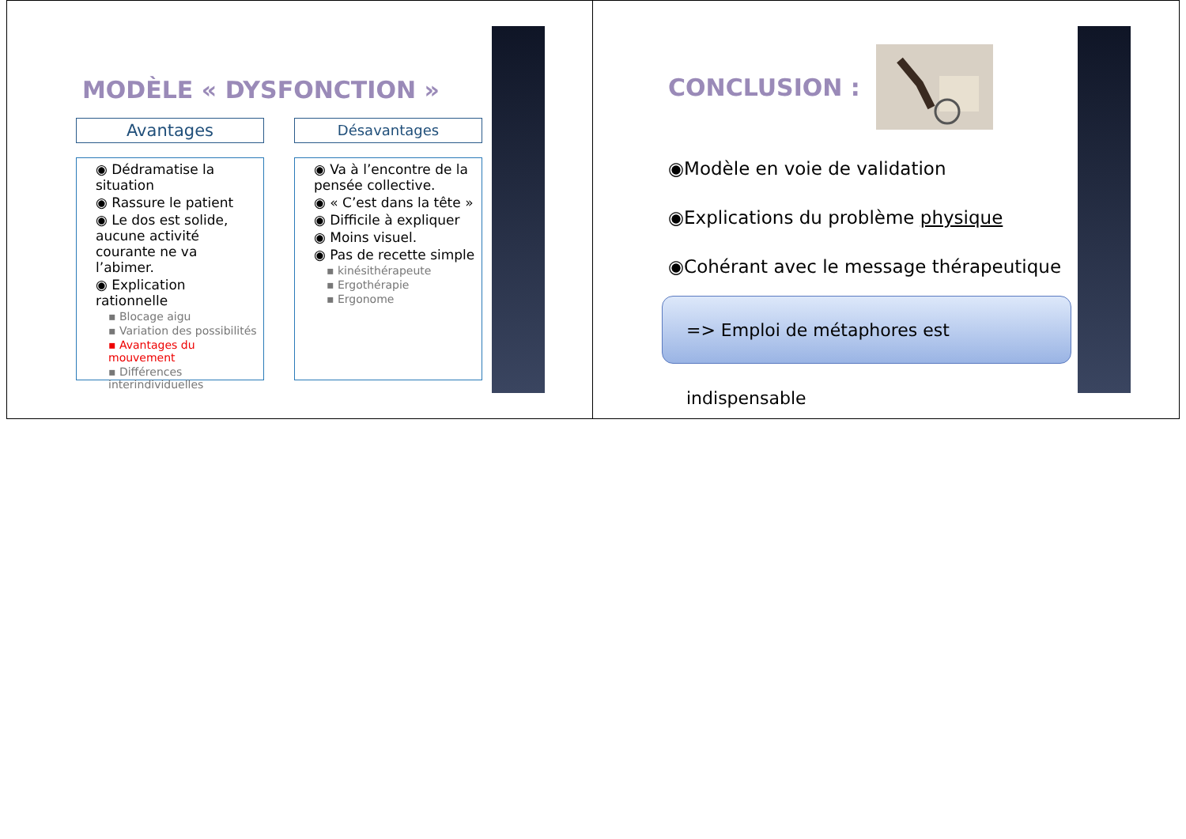MODÈLE « DYSFONCTION »
Avantages
◉ Dédramatise la situation
◉ Rassure le patient
◉ Le dos est solide, aucune activité courante ne va l’abimer.
◉ Explication rationnelle
▪ Blocage aigu
▪ Variation des possibilités
▪ Avantages du mouvement
▪ Différences interindividuelles
Désavantages
◉ Va à l’encontre de la pensée collective.
◉ « C’est dans la tête »
◉ Difficile à expliquer
◉ Moins visuel.
◉ Pas de recette simple
▪ kinésithérapeute
▪ Ergothérapie
▪ Ergonome
CONCLUSION :
◉Modèle en voie de validation
◉Explications du problème physique
◉Cohérant avec le message thérapeutique
=> Emploi de métaphores est indispensable